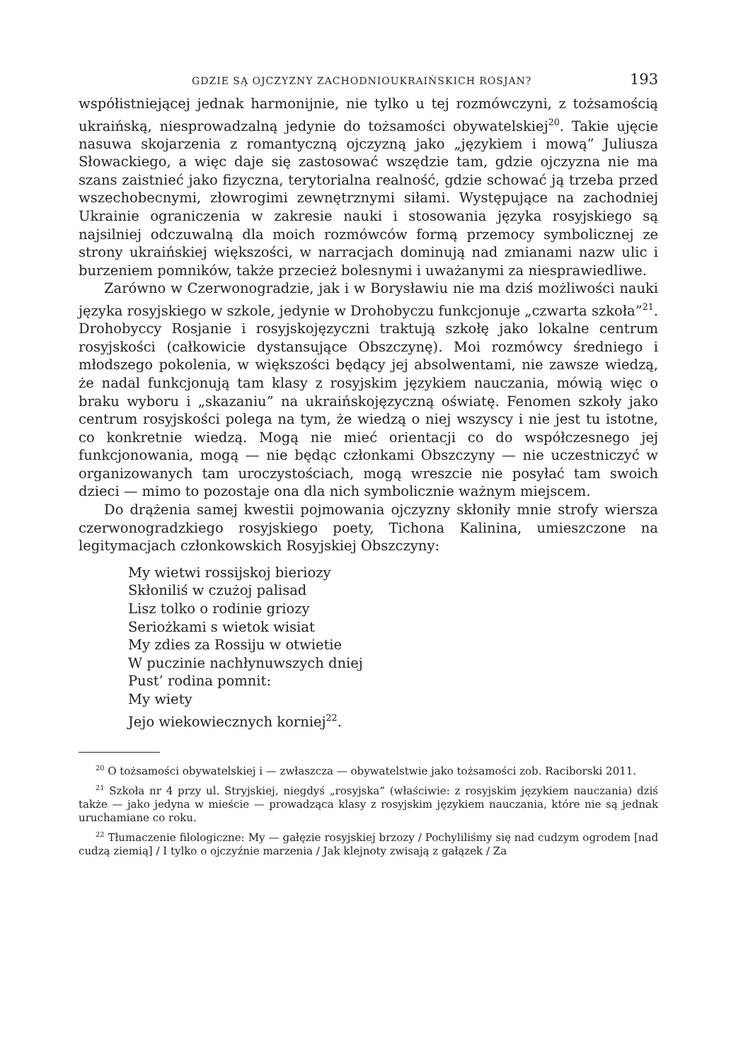GDZIE SĄ OJCZYZNY ZACHODNIOUKRAIŃSKICH ROSJAN? 193
współistniejącej jednak harmonijnie, nie tylko u tej rozmówczyni, z tożsamością ukraińską, niesprowadzalną jedynie do tożsamości obywatelskiej<sup>20</sup>. Takie ujęcie nasuwa skojarzenia z romantyczną ojczyzną jako „językiem i mową” Juliusza Słowackiego, a więc daje się zastosować wszędzie tam, gdzie ojczyzna nie ma szans zaistnieć jako fizyczna, terytorialna realność, gdzie schować ją trzeba przed wszechobecnymi, złowrogimi zewnętrznymi siłami. Występujące na zachodniej Ukrainie ograniczenia w zakresie nauki i stosowania języka rosyjskiego są najsilniej odczuwalną dla moich rozmówców formą przemocy symbolicznej ze strony ukraińskiej większości, w narracjach dominują nad zmianami nazw ulic i burzeniem pomników, także przecież bolesnymi i uważanymi za niesprawiedliwe.
Zarówno w Czerwonogradzie, jak i w Borysławiu nie ma dziś możliwości nauki języka rosyjskiego w szkole, jedynie w Drohobyczu funkcjonuje „czwarta szkoła”<sup>21</sup>. Drohobyccy Rosjanie i rosyjskojęzyczni traktują szkołę jako lokalne centrum rosyjskości (całkowicie dystansujące Obszczynę). Moi rozmówcy średniego i młodszego pokolenia, w większości będący jej absolwentami, nie zawsze wiedzą, że nadal funkcjonują tam klasy z rosyjskim językiem nauczania, mówią więc o braku wyboru i „skazaniu” na ukraińskojęzyczną oświatę. Fenomen szkoły jako centrum rosyjskości polega na tym, że wiedzą o niej wszyscy i nie jest tu istotne, co konkretnie wiedzą. Mogą nie mieć orientacji co do współczesnego jej funkcjonowania, mogą — nie będąc członkami Obszczyny — nie uczestniczyć w organizowanych tam uroczystościach, mogą wreszcie nie posyłać tam swoich dzieci — mimo to pozostaje ona dla nich symbolicznie ważnym miejscem.
Do drążenia samej kwestii pojmowania ojczyzny skłoniły mnie strofy wiersza czerwonogradzkiego rosyjskiego poety, Tichona Kalinina, umieszczone na legitymacjach członkowskich Rosyjskiej Obszczyny:
My wietwi rossijskoj bieriozy
Skłoniliś w czużoj palisad
Lisz tolko o rodinie griozy
Seriożkami s wietok wisiat
My zdies za Rossiju w otwietie
W puczinie nachłynuwszych dniej
Pust’ rodina pomnit:
My wiety
Jejo wiekowiecznych korniej<sup>22</sup>.
<sup>20</sup> O tożsamości obywatelskiej i — zwłaszcza — obywatelstwie jako tożsamości zob. Raciborski 2011.
<sup>21</sup> Szkoła nr 4 przy ul. Stryjskiej, niegdyś „rosyjska” (właściwie: z rosyjskim językiem nauczania) dziś także — jako jedyna w mieście — prowadząca klasy z rosyjskim językiem nauczania, które nie są jednak uruchamiane co roku.
<sup>22</sup> Tłumaczenie filologiczne: My — gałęzie rosyjskiej brzozy / Pochyliliśmy się nad cudzym ogrodem [nad cudzą ziemią] / I tylko o ojczyźnie marzenia / Jak klejnoty zwisają z gałązek / Za